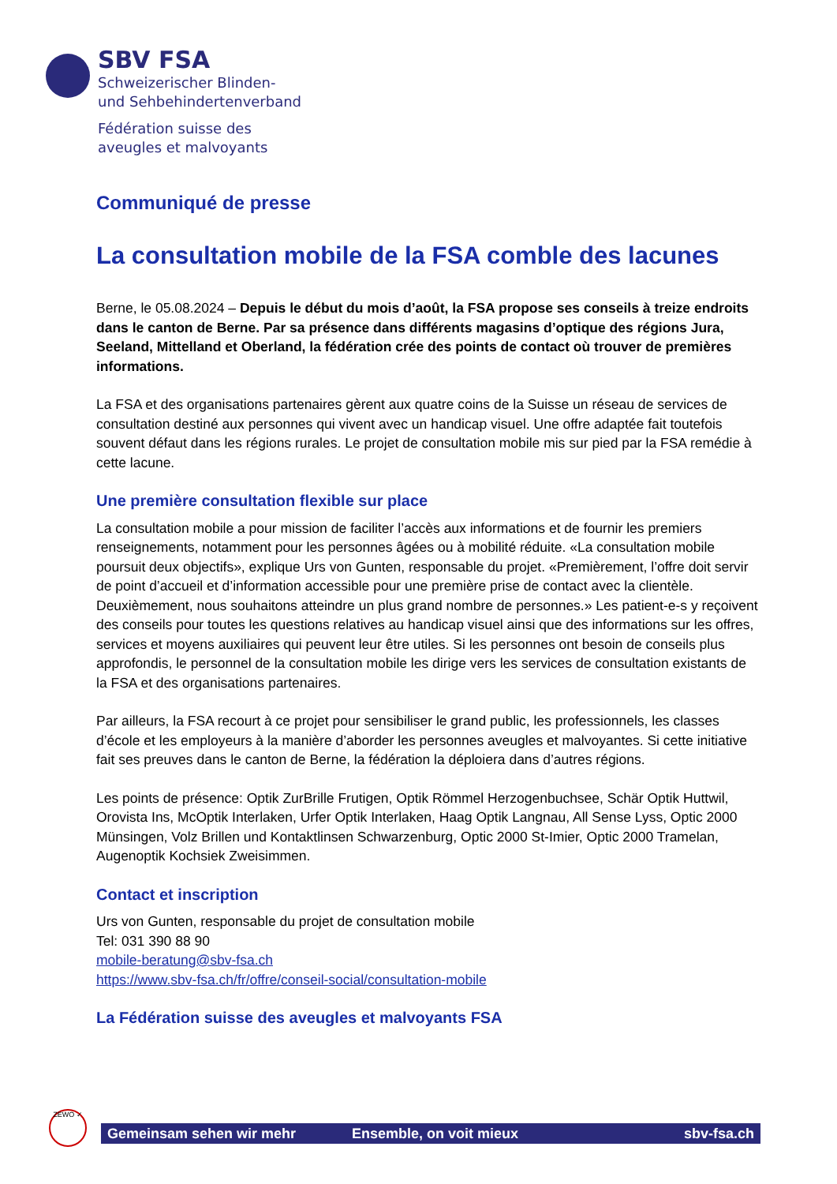SBV FSA
Schweizerischer Blinden-
und Sehbehindertenverband
Fédération suisse des
aveugles et malvoyants
Communiqué de presse
La consultation mobile de la FSA comble des lacunes
Berne, le 05.08.2024 – Depuis le début du mois d’août, la FSA propose ses conseils à treize endroits dans le canton de Berne. Par sa présence dans différents magasins d’optique des régions Jura, Seeland, Mittelland et Oberland, la fédération crée des points de contact où trouver de premières informations.
La FSA et des organisations partenaires gèrent aux quatre coins de la Suisse un réseau de services de consultation destiné aux personnes qui vivent avec un handicap visuel. Une offre adaptée fait toutefois souvent défaut dans les régions rurales. Le projet de consultation mobile mis sur pied par la FSA remédie à cette lacune.
Une première consultation flexible sur place
La consultation mobile a pour mission de faciliter l’accès aux informations et de fournir les premiers renseignements, notamment pour les personnes âgées ou à mobilité réduite. «La consultation mobile poursuit deux objectifs», explique Urs von Gunten, responsable du projet. «Premièrement, l’offre doit servir de point d’accueil et d’information accessible pour une première prise de contact avec la clientèle. Deuxièmement, nous souhaitons atteindre un plus grand nombre de personnes.» Les patient-e-s y reçoivent des conseils pour toutes les questions relatives au handicap visuel ainsi que des informations sur les offres, services et moyens auxiliaires qui peuvent leur être utiles. Si les personnes ont besoin de conseils plus approfondis, le personnel de la consultation mobile les dirige vers les services de consultation existants de la FSA et des organisations partenaires.
Par ailleurs, la FSA recourt à ce projet pour sensibiliser le grand public, les professionnels, les classes d’école et les employeurs à la manière d’aborder les personnes aveugles et malvoyantes. Si cette initiative fait ses preuves dans le canton de Berne, la fédération la déploiera dans d’autres régions.
Les points de présence: Optik ZurBrille Frutigen, Optik Römmel Herzogenbuchsee, Schär Optik Huttwil, Orovista Ins, McOptik Interlaken, Urfer Optik Interlaken, Haag Optik Langnau, All Sense Lyss, Optic 2000 Münsingen, Volz Brillen und Kontaktlinsen Schwarzenburg, Optic 2000 St-Imier, Optic 2000 Tramelan, Augenoptik Kochsiek Zweisimmen.
Contact et inscription
Urs von Gunten, responsable du projet de consultation mobile
Tel: 031 390 88 90
mobile-beratung@sbv-fsa.ch
https://www.sbv-fsa.ch/fr/offre/conseil-social/consultation-mobile
La Fédération suisse des aveugles et malvoyants FSA
ZEWO ✓
Gemeinsam sehen wir mehr Ensemble, on voit mieux sbv-fsa.ch